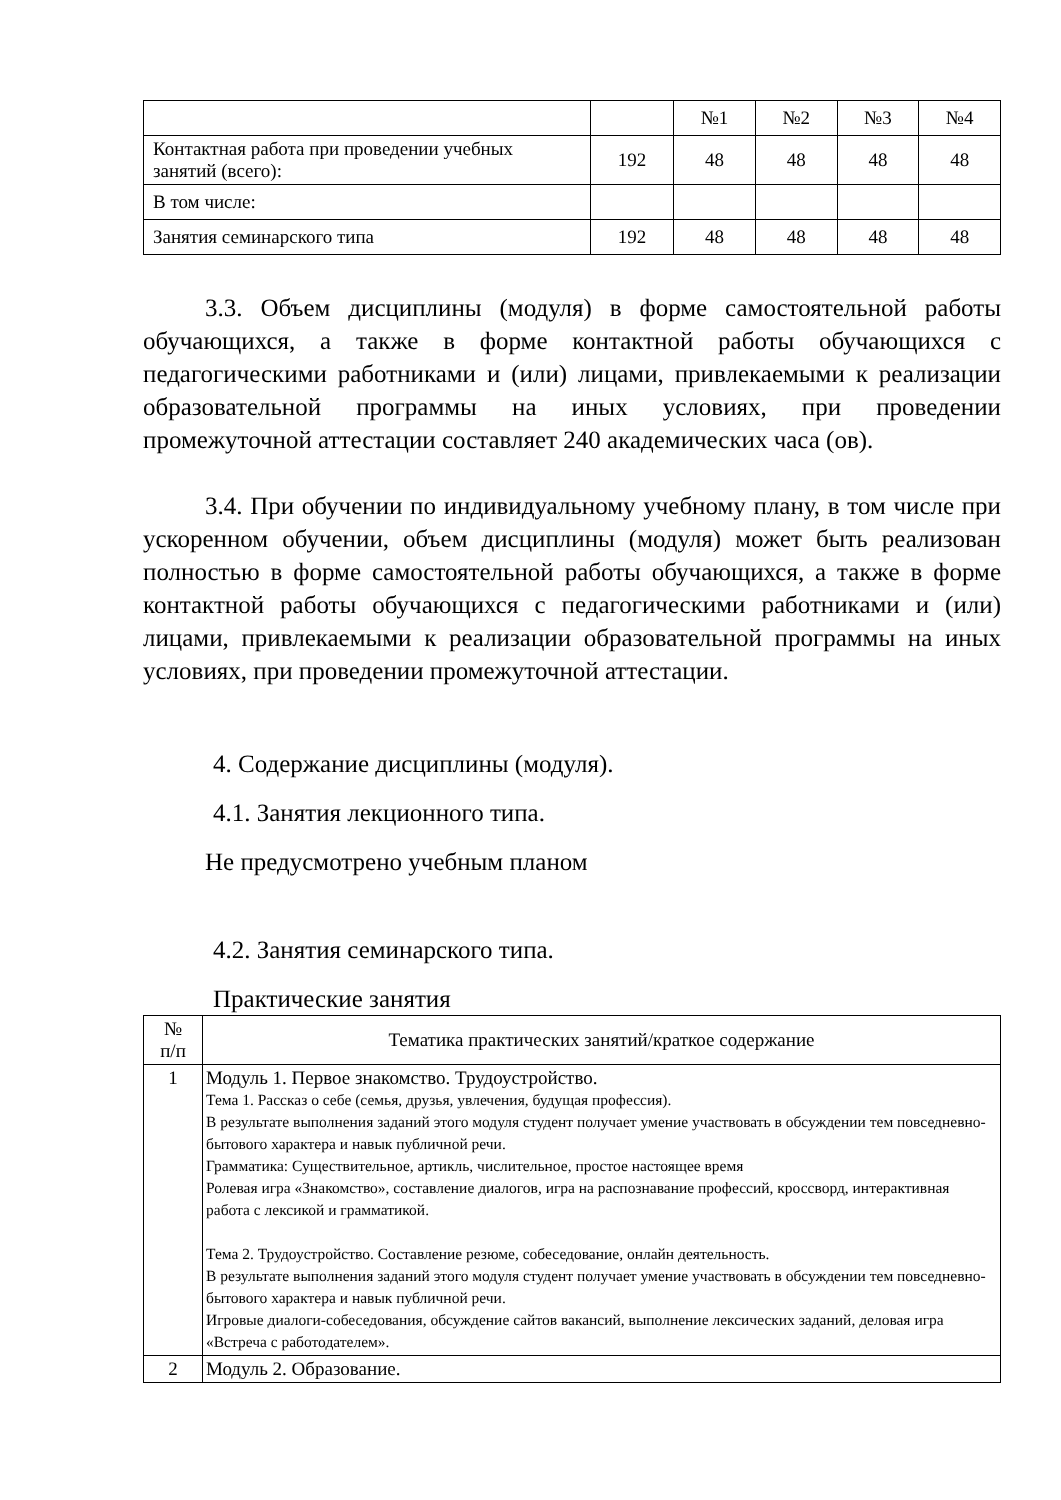| | | №1 | №2 | №3 | №4 |
| Контактная работа при проведении учебных занятий (всего): | 192 | 48 | 48 | 48 | 48 |
| В том числе: | | | | | |
| Занятия семинарского типа | 192 | 48 | 48 | 48 | 48 |
3.3. Объем дисциплины (модуля) в форме самостоятельной работы обучающихся, а также в форме контактной работы обучающихся с педагогическими работниками и (или) лицами, привлекаемыми к реализации образовательной программы на иных условиях, при проведении промежуточной аттестации составляет 240 академических часа (ов).
3.4. При обучении по индивидуальному учебному плану, в том числе при ускоренном обучении, объем дисциплины (модуля) может быть реализован полностью в форме самостоятельной работы обучающихся, а также в форме контактной работы обучающихся с педагогическими работниками и (или) лицами, привлекаемыми к реализации образовательной программы на иных условиях, при проведении промежуточной аттестации.
4. Содержание дисциплины (модуля).
4.1. Занятия лекционного типа.
Не предусмотрено учебным планом
4.2. Занятия семинарского типа.
Практические занятия
| № п/п | Тематика практических занятий/краткое содержание |
| 1 | Модуль 1. Первое знакомство. Трудоустройство. Тема 1. Рассказ о себе (семья, друзья, увлечения, будущая профессия). В результате выполнения заданий этого модуля студент получает умение участвовать в обсуждении тем повседневно-бытового характера и навык публичной речи. Грамматика: Существительное, артикль, числительное, простое настоящее время Ролевая игра «Знакомство», составление диалогов, игра на распознавание профессий, кроссворд, интерактивная работа с лексикой и грамматикой. Тема 2. Трудоустройство. Составление резюме, собеседование, онлайн деятельность. В результате выполнения заданий этого модуля студент получает умение участвовать в обсуждении тем повседневно-бытового характера и навык публичной речи. Игровые диалоги-собеседования, обсуждение сайтов вакансий, выполнение лексических заданий, деловая игра «Встреча с работодателем». |
| 2 | Модуль 2. Образование. |